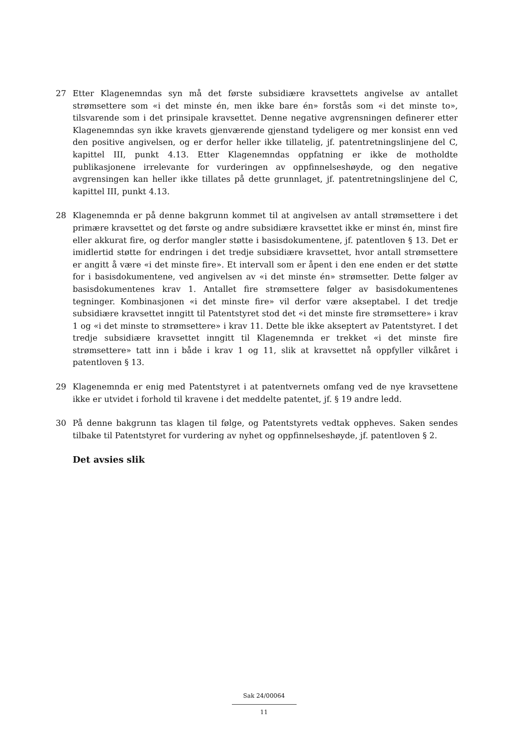27 Etter Klagenemndas syn må det første subsidiære kravsettets angivelse av antallet strømsettere som «i det minste én, men ikke bare én» forstås som «i det minste to», tilsvarende som i det prinsipale kravsettet. Denne negative avgrensningen definerer etter Klagenemndas syn ikke kravets gjenværende gjenstand tydeligere og mer konsist enn ved den positive angivelsen, og er derfor heller ikke tillatelig, jf. patentretningslinjene del C, kapittel III, punkt 4.13. Etter Klagenemndas oppfatning er ikke de motholdte publikasjonene irrelevante for vurderingen av oppfinnelseshøyde, og den negative avgrensingen kan heller ikke tillates på dette grunnlaget, jf. patentretningslinjene del C, kapittel III, punkt 4.13.
28 Klagenemnda er på denne bakgrunn kommet til at angivelsen av antall strømsettere i det primære kravsettet og det første og andre subsidiære kravsettet ikke er minst én, minst fire eller akkurat fire, og derfor mangler støtte i basisdokumentene, jf. patentloven § 13. Det er imidlertid støtte for endringen i det tredje subsidiære kravsettet, hvor antall strømsettere er angitt å være «i det minste fire». Et intervall som er åpent i den ene enden er det støtte for i basisdokumentene, ved angivelsen av «i det minste én» strømsetter. Dette følger av basisdokumentenes krav 1. Antallet fire strømsettere følger av basisdokumentenes tegninger. Kombinasjonen «i det minste fire» vil derfor være akseptabel. I det tredje subsidiære kravsettet inngitt til Patentstyret stod det «i det minste fire strømsettere» i krav 1 og «i det minste to strømsettere» i krav 11. Dette ble ikke akseptert av Patentstyret. I det tredje subsidiære kravsettet inngitt til Klagenemnda er trekket «i det minste fire strømsettere» tatt inn i både i krav 1 og 11, slik at kravsettet nå oppfyller vilkåret i patentloven § 13.
29 Klagenemnda er enig med Patentstyret i at patentvernets omfang ved de nye kravsettene ikke er utvidet i forhold til kravene i det meddelte patentet, jf. § 19 andre ledd.
30 På denne bakgrunn tas klagen til følge, og Patentstyrets vedtak oppheves. Saken sendes tilbake til Patentstyret for vurdering av nyhet og oppfinnelseshøyde, jf. patentloven § 2.
Det avsies slik
Sak 24/00064
11